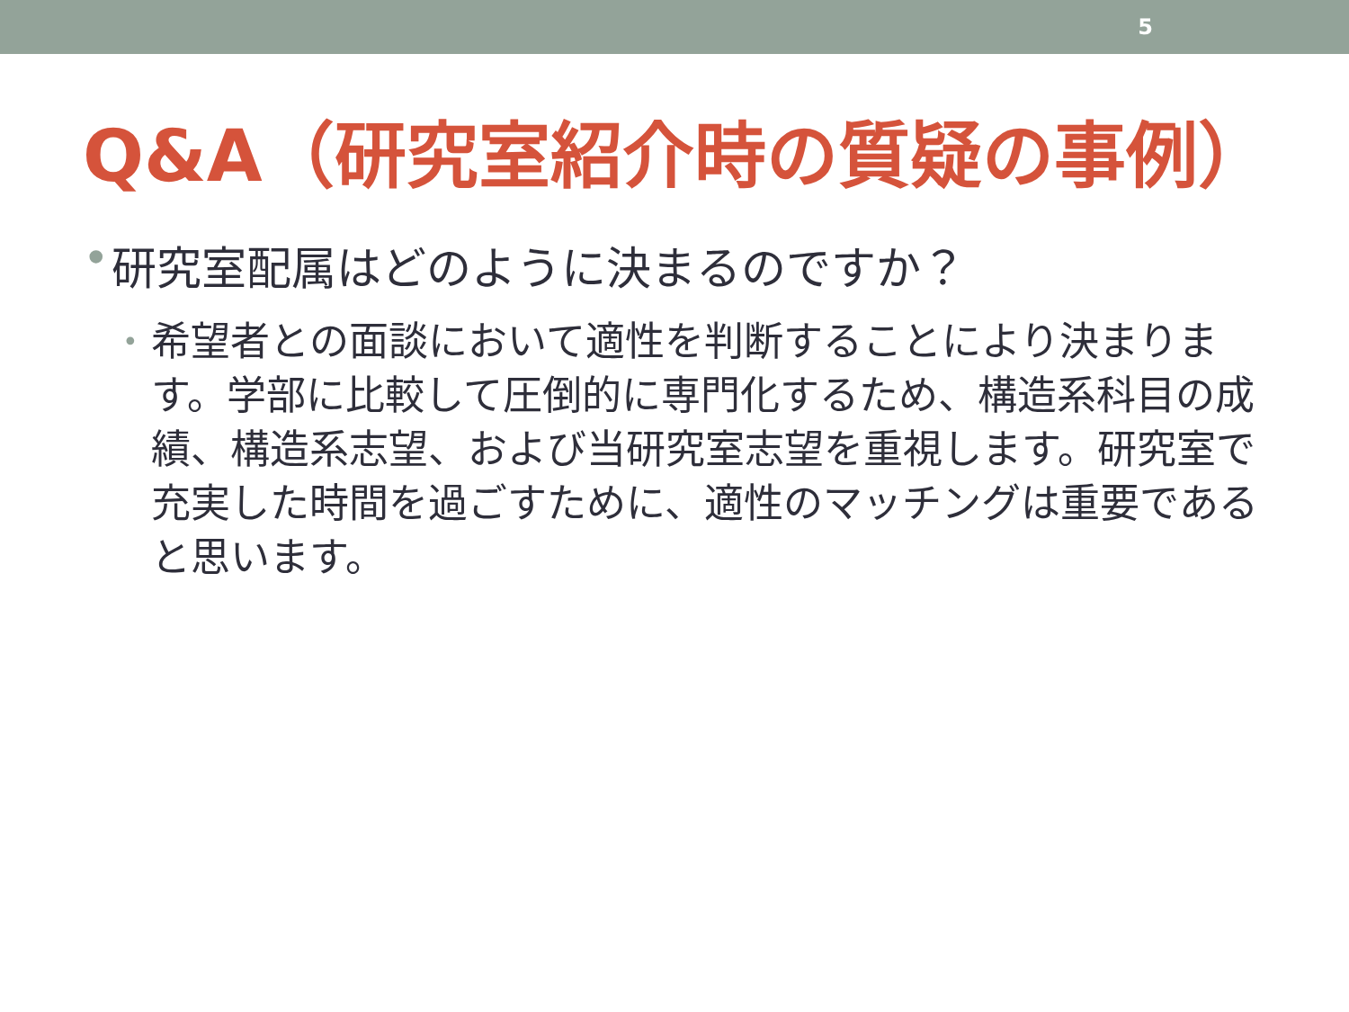5
Q&A（研究室紹介時の質疑の事例）
• 研究室配属はどのように決まるのですか？
• 希望者との面談において適性を判断することにより決まります。学部に比較して圧倒的に専門化するため、構造系科目の成績、構造系志望、および当研究室志望を重視します。研究室で充実した時間を過ごすために、適性のマッチングは重要であると思います。